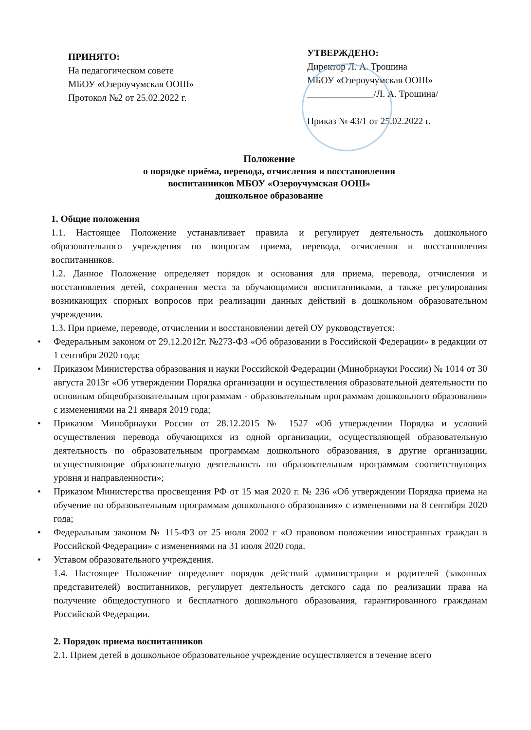ПРИНЯТО:
На педагогическом совете
МБОУ «Озероучумская ООШ»
Протокол №2 от 25.02.2022 г.
УТВЕРЖДЕНО:
Директор Л. А. Трошина
МБОУ «Озероучумская ООШ»
______________/Л. А. Трошина/
Приказ № 43/1 от 25.02.2022 г.
Положение
о порядке приёма, перевода, отчисления и восстановления
воспитанников МБОУ «Озероучумская ООШ»
дошкольное образование
1. Общие положения
1.1. Настоящее Положение устанавливает правила и регулирует деятельность дошкольного образовательного учреждения по вопросам приема, перевода, отчисления и восстановления воспитанников.
1.2. Данное Положение определяет порядок и основания для приема, перевода, отчисления и восстановления детей, сохранения места за обучающимися воспитанниками, а также регулирования возникающих спорных вопросов при реализации данных действий в дошкольном образовательном учреждении.
1.3. При приеме, переводе, отчислении и восстановлении детей ОУ руководствуется:
• Федеральным законом от 29.12.2012г. №273-ФЗ «Об образовании в Российской Федерации» в редакции от 1 сентября 2020 года;
• Приказом Министерства образования и науки Российской Федерации (Минобрнауки России) № 1014 от 30 августа 2013г «Об утверждении Порядка организации и осуществления образовательной деятельности по основным общеобразовательным программам - образовательным программам дошкольного образования» с изменениями на 21 января 2019 года;
• Приказом Минобрнауки России от 28.12.2015 № 1527 «Об утверждении Порядка и условий осуществления перевода обучающихся из одной организации, осуществляющей образовательную деятельность по образовательным программам дошкольного образования, в другие организации, осуществляющие образовательную деятельность по образовательным программам соответствующих уровня и направленности»;
• Приказом Министерства просвещения РФ от 15 мая 2020 г. № 236 «Об утверждении Порядка приема на обучение по образовательным программам дошкольного образования» с изменениями на 8 сентября 2020 года;
• Федеральным законом № 115-ФЗ от 25 июля 2002 г «О правовом положении иностранных граждан в Российской Федерации» с изменениями на 31 июля 2020 года.
• Уставом образовательного учреждения.
1.4. Настоящее Положение определяет порядок действий администрации и родителей (законных представителей) воспитанников, регулирует деятельность детского сада по реализации права на получение общедоступного и бесплатного дошкольного образования, гарантированного гражданам Российской Федерации.
2. Порядок приема воспитанников
2.1. Прием детей в дошкольное образовательное учреждение осуществляется в течение всего